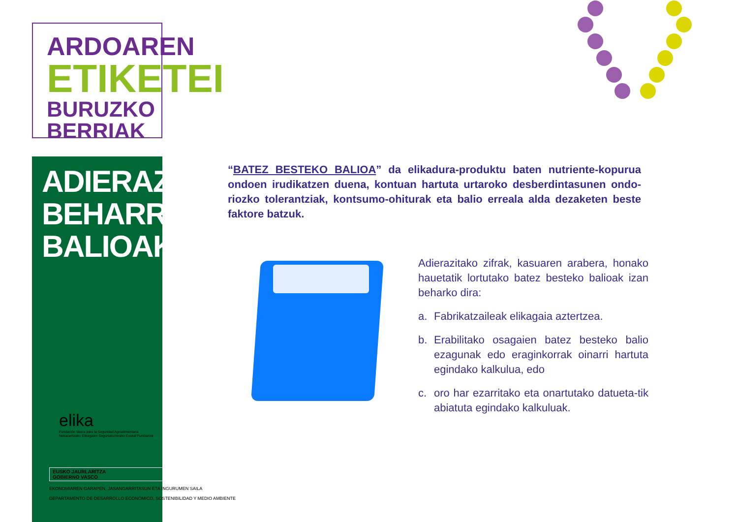ARDOAREN
ETIKETEI
BURUZKO BERRIAK
ADIERAZI BEHARREKO BALIOAK
elika
Fundación Vasca para la Seguridad Agroalimentaria
Nekazaritzako Elikagaien Segurtasunerako Euskal Fundazioa
EUSKO JAURLARITZA
GOBIERNO VASCO
EKONOMIAREN GARAPEN, JASANGARRITASUN ETA INGURUMEN SAILA
DEPARTAMENTO DE DESARROLLO ECONÓMICO, SOSTENIBILIDAD Y MEDIO AMBIENTE
“BATEZ BESTEKO BALIOA” da elikadura-produktu baten nutriente-kopurua ondoen irudikatzen duena, kontuan hartuta urtaroko desberdintasunen ondo-riozko tolerantziak, kontsumo-ohiturak eta balio erreala alda dezaketen beste faktore batzuk.
Adierazitako zifrak, kasuaren arabera, honako hauetatik lortutako batez besteko balioak izan beharko dira:
a. Fabrikatzaileak elikagaia aztertzea.
b. Erabilitako osagaien batez besteko balio ezagunak edo eraginkorrak oinarri hartuta egindako kalkulua, edo
c. oro har ezarritako eta onartutako datueta-tik abiatuta egindako kalkuluak.